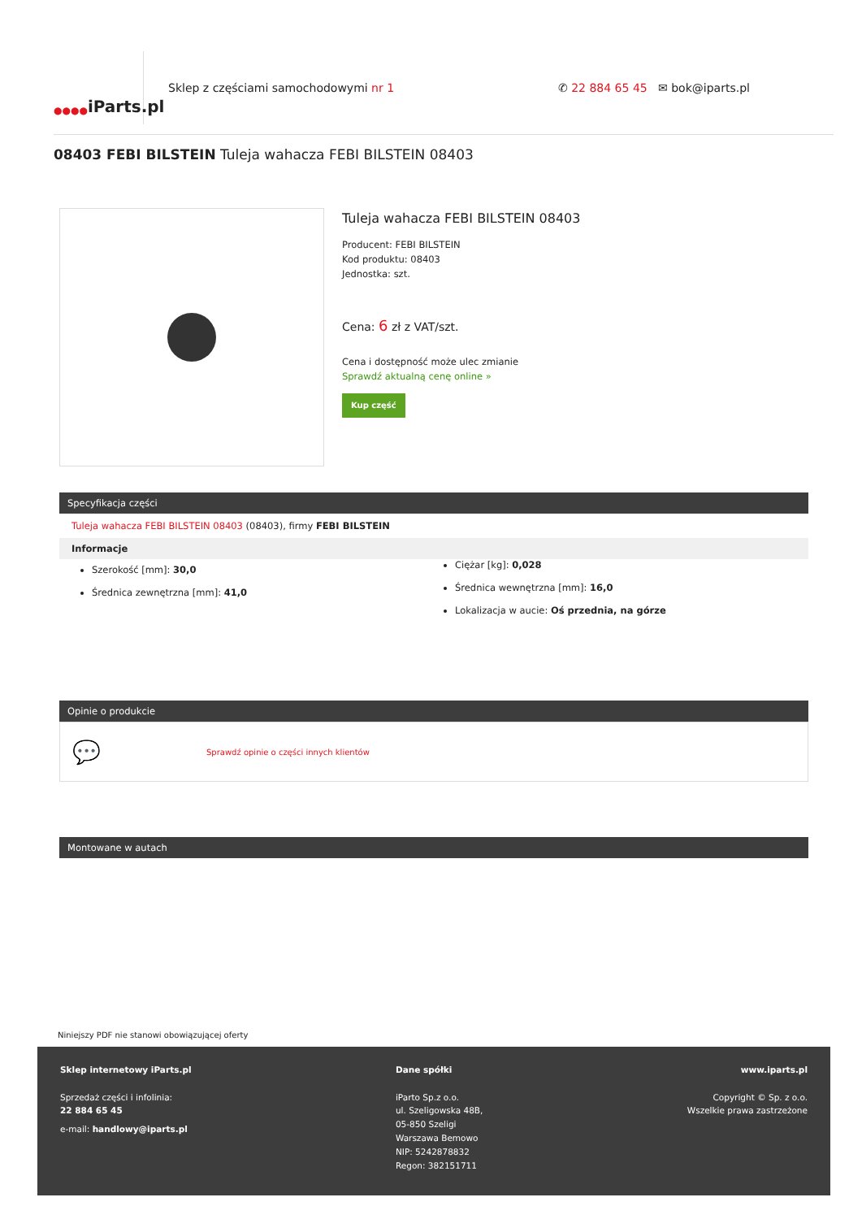●●●●
iParts.pl
Sklep z częściami samochodowymi nr 1
✆ 22 884 65 45 ✉ bok@iparts.pl
08403 FEBI BILSTEIN Tuleja wahacza FEBI BILSTEIN 08403
Tuleja wahacza FEBI BILSTEIN 08403
Producent: FEBI BILSTEIN
Kod produktu: 08403
Jednostka: szt.
Cena: 6 zł z VAT/szt.
Cena i dostępność może ulec zmianie
Sprawdź aktualną cenę online »
Kup część
Specyfikacja części
Tuleja wahacza FEBI BILSTEIN 08403 (08403), firmy FEBI BILSTEIN
Informacje
Szerokość [mm]: 30,0
Średnica zewnętrzna [mm]: 41,0
Ciężar [kg]: 0,028
Średnica wewnętrzna [mm]: 16,0
Lokalizacja w aucie: Oś przednia, na górze
Opinie o produkcie
💬 Sprawdź opinie o części innych klientów
Montowane w autach
Niniejszy PDF nie stanowi obowiązującej oferty
Sklep internetowy iParts.pl
Sprzedaż części i infolinia:
22 884 65 45
e-mail: handlowy@iparts.pl
Dane spółki
iParto Sp.z o.o.
ul. Szeligowska 48B,
05-850 Szeligi
Warszawa Bemowo
NIP: 5242878832
Regon: 382151711
www.iparts.pl
Copyright © Sp. z o.o.
Wszelkie prawa zastrzeżone